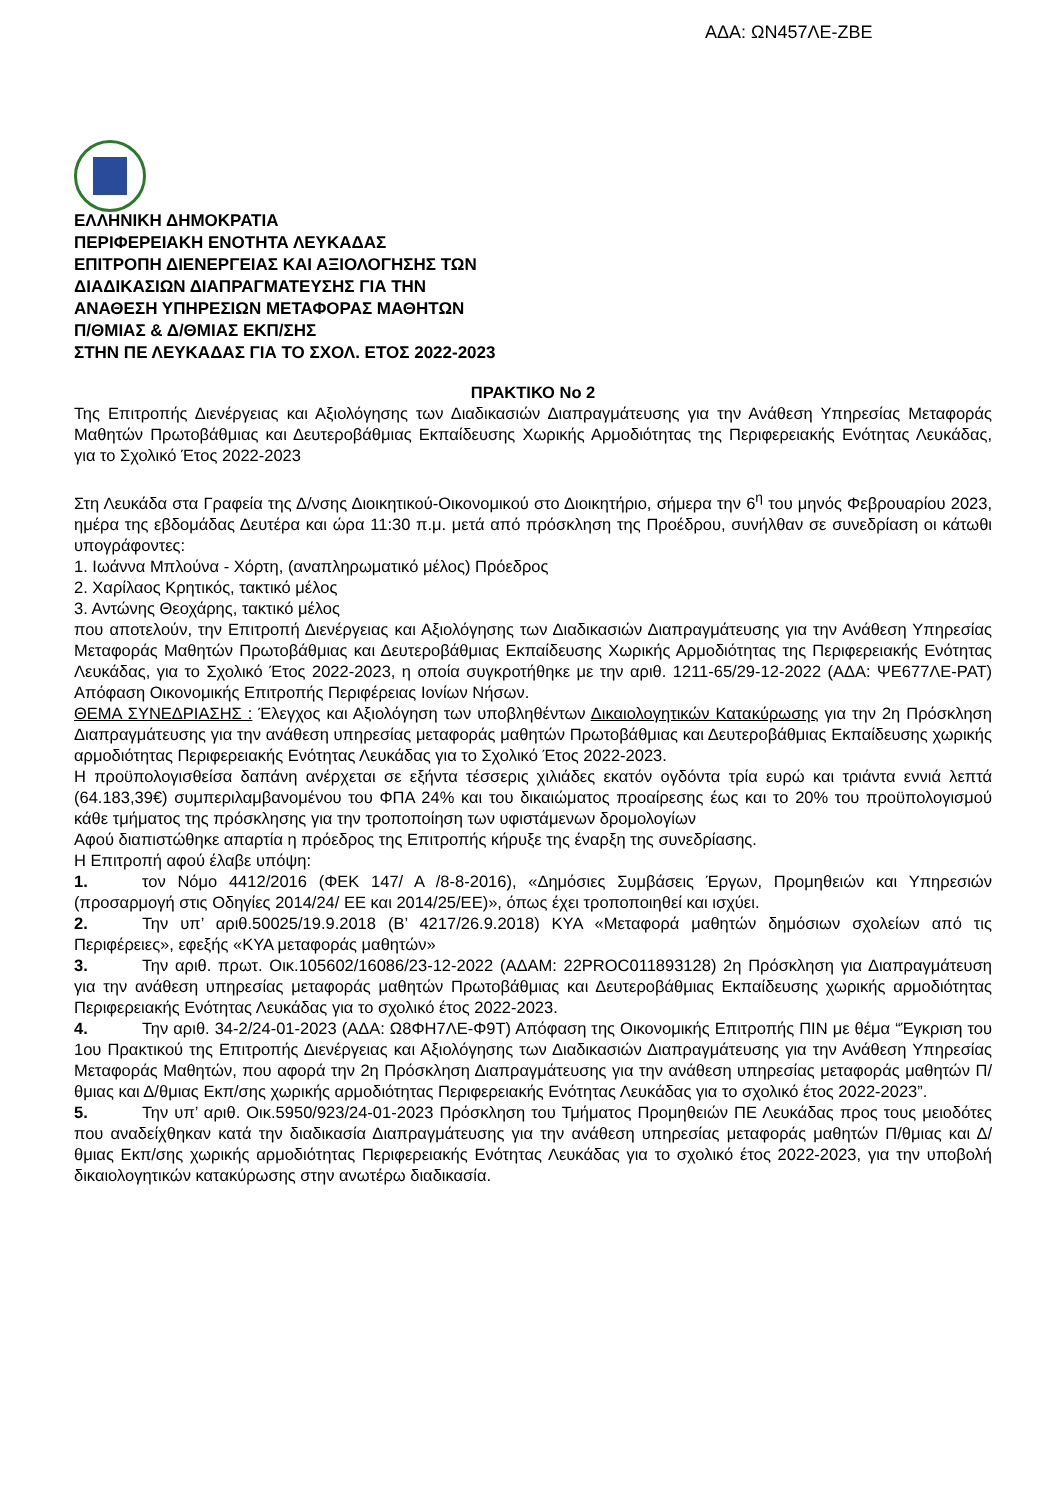ΑΔΑ: ΩΝ457ΛΕ-ΖΒΕ
ΕΛΛΗΝΙΚΗ ΔΗΜΟΚΡΑΤΙΑ
ΠΕΡΙΦΕΡΕΙΑΚΗ ΕΝΟΤΗΤΑ ΛΕΥΚΑΔΑΣ
ΕΠΙΤΡΟΠΗ ΔΙΕΝΕΡΓΕΙΑΣ ΚΑΙ ΑΞΙΟΛΟΓΗΣΗΣ ΤΩΝ
ΔΙΑΔΙΚΑΣΙΩΝ ΔΙΑΠΡΑΓΜΑΤΕΥΣΗΣ ΓΙΑ ΤΗΝ
ΑΝΑΘΕΣΗ ΥΠΗΡΕΣΙΩΝ ΜΕΤΑΦΟΡΑΣ ΜΑΘΗΤΩΝ
Π/ΘΜΙΑΣ & Δ/ΘΜΙΑΣ ΕΚΠ/ΣΗΣ
ΣΤΗΝ ΠΕ ΛΕΥΚΑΔΑΣ ΓΙΑ ΤΟ ΣΧΟΛ. ΕΤΟΣ 2022-2023
ΠΡΑΚΤΙΚΟ No 2
Της Επιτροπής Διενέργειας και Αξιολόγησης των Διαδικασιών Διαπραγμάτευσης για την Ανάθεση Υπηρεσίας Μεταφοράς Μαθητών Πρωτοβάθμιας και Δευτεροβάθμιας Εκπαίδευσης Χωρικής Αρμοδιότητας της Περιφερειακής Ενότητας Λευκάδας, για το Σχολικό Έτος 2022-2023
Στη Λευκάδα στα Γραφεία της Δ/νσης Διοικητικού-Οικονομικού στο Διοικητήριο, σήμερα την 6<sup>η</sup> του μηνός Φεβρουαρίου 2023, ημέρα της εβδομάδας Δευτέρα και ώρα 11:30 π.μ. μετά από πρόσκληση της Προέδρου, συνήλθαν σε συνεδρίαση οι κάτωθι υπογράφοντες:
1. Ιωάννα Μπλούνα - Χόρτη, (αναπληρωματικό μέλος) Πρόεδρος
2. Χαρίλαος Κρητικός, τακτικό μέλος
3. Αντώνης Θεοχάρης, τακτικό μέλος
που αποτελούν, την Επιτροπή Διενέργειας και Αξιολόγησης των Διαδικασιών Διαπραγμάτευσης για την Ανάθεση Υπηρεσίας Μεταφοράς Μαθητών Πρωτοβάθμιας και Δευτεροβάθμιας Εκπαίδευσης Χωρικής Αρμοδιότητας της Περιφερειακής Ενότητας Λευκάδας, για το Σχολικό Έτος 2022-2023, η οποία συγκροτήθηκε με την αριθ. 1211-65/29-12-2022 (ΑΔΑ: ΨΕ677ΛΕ-ΡΑΤ) Απόφαση Οικονομικής Επιτροπής Περιφέρειας Ιονίων Νήσων.
ΘΕΜΑ ΣΥΝΕΔΡΙΑΣΗΣ : Έλεγχος και Αξιολόγηση των υποβληθέντων Δικαιολογητικών Κατακύρωσης για την 2η Πρόσκληση Διαπραγμάτευσης για την ανάθεση υπηρεσίας μεταφοράς μαθητών Πρωτοβάθμιας και Δευτεροβάθμιας Εκπαίδευσης χωρικής αρμοδιότητας Περιφερειακής Ενότητας Λευκάδας για το Σχολικό Έτος 2022-2023.
Η προϋπολογισθείσα δαπάνη ανέρχεται σε εξήντα τέσσερις χιλιάδες εκατόν ογδόντα τρία ευρώ και τριάντα εννιά λεπτά (64.183,39€) συμπεριλαμβανομένου του ΦΠΑ 24% και του δικαιώματος προαίρεσης έως και το 20% του προϋπολογισμού κάθε τμήματος της πρόσκλησης για την τροποποίηση των υφιστάμενων δρομολογίων
Αφού διαπιστώθηκε απαρτία η πρόεδρος της Επιτροπής κήρυξε της έναρξη της συνεδρίασης.
Η Επιτροπή αφού έλαβε υπόψη:
1. τον Νόμο 4412/2016 (ΦΕΚ 147/ Α /8-8-2016), «Δημόσιες Συμβάσεις Έργων, Προμηθειών και Υπηρεσιών (προσαρμογή στις Οδηγίες 2014/24/ ΕΕ και 2014/25/ΕΕ)», όπως έχει τροποποιηθεί και ισχύει.
2. Την υπ’ αριθ.50025/19.9.2018 (Β’ 4217/26.9.2018) ΚΥΑ «Μεταφορά μαθητών δημόσιων σχολείων από τις Περιφέρειες», εφεξής «ΚΥΑ μεταφοράς μαθητών»
3. Την αριθ. πρωτ. Οικ.105602/16086/23-12-2022 (ΑΔΑΜ: 22PROC011893128) 2η Πρόσκληση για Διαπραγμάτευση για την ανάθεση υπηρεσίας μεταφοράς μαθητών Πρωτοβάθμιας και Δευτεροβάθμιας Εκπαίδευσης χωρικής αρμοδιότητας Περιφερειακής Ενότητας Λευκάδας για το σχολικό έτος 2022-2023.
4. Την αριθ. 34-2/24-01-2023 (ΑΔΑ: Ω8ΦΗ7ΛΕ-Φ9Τ) Απόφαση της Οικονομικής Επιτροπής ΠΙΝ με θέμα “Έγκριση του 1ου Πρακτικού της Επιτροπής Διενέργειας και Αξιολόγησης των Διαδικασιών Διαπραγμάτευσης για την Ανάθεση Υπηρεσίας Μεταφοράς Μαθητών, που αφορά την 2η Πρόσκληση Διαπραγμάτευσης για την ανάθεση υπηρεσίας μεταφοράς μαθητών Π/θμιας και Δ/θμιας Εκπ/σης χωρικής αρμοδιότητας Περιφερειακής Ενότητας Λευκάδας για το σχολικό έτος 2022-2023”.
5. Την υπ’ αριθ. Οικ.5950/923/24-01-2023 Πρόσκληση του Τμήματος Προμηθειών ΠΕ Λευκάδας προς τους μειοδότες που αναδείχθηκαν κατά την διαδικασία Διαπραγμάτευσης για την ανάθεση υπηρεσίας μεταφοράς μαθητών Π/θμιας και Δ/θμιας Εκπ/σης χωρικής αρμοδιότητας Περιφερειακής Ενότητας Λευκάδας για το σχολικό έτος 2022-2023, για την υποβολή δικαιολογητικών κατακύρωσης στην ανωτέρω διαδικασία.